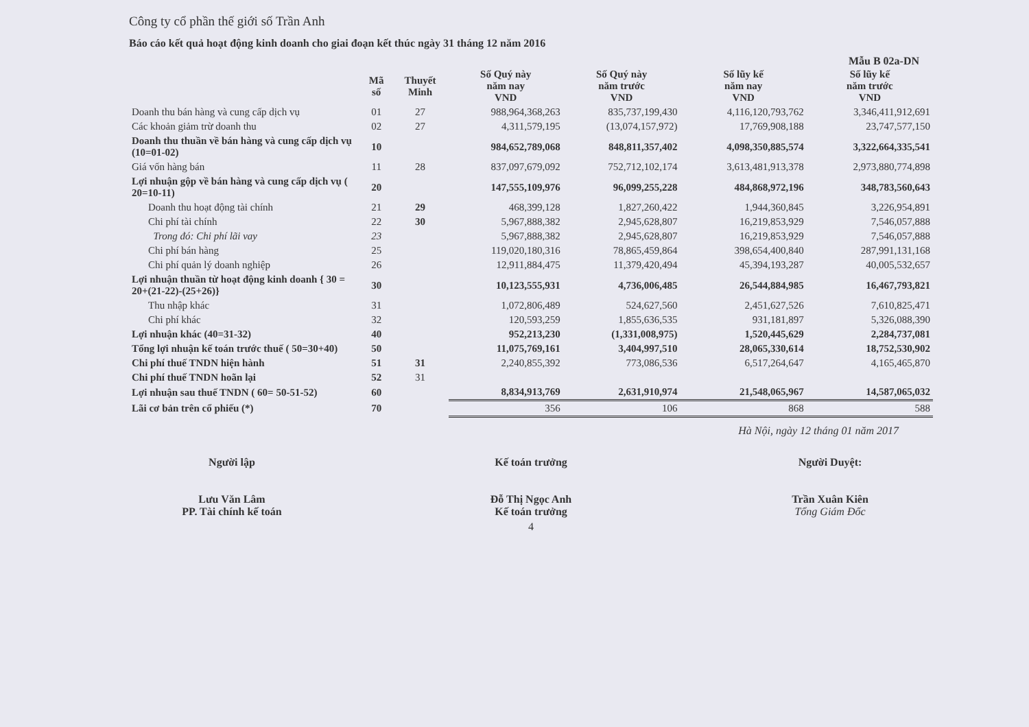Công ty cổ phần thế giới số Trần Anh
Báo cáo kết quả hoạt động kinh doanh cho giai đoạn kết thúc ngày 31 tháng 12 năm 2016
Mẫu B 02a-DN
| | Mã số | Thuyết Minh | Số Quý này năm nay VND | Số Quý này năm trước VND | Số lũy kế năm nay VND | Số lũy kế năm trước VND |
| --- | --- | --- | --- | --- | --- | --- |
| Doanh thu bán hàng và cung cấp dịch vụ | 01 | 27 | 988,964,368,263 | 835,737,199,430 | 4,116,120,793,762 | 3,346,411,912,691 |
| Các khoản giảm trừ doanh thu | 02 | 27 | 4,311,579,195 | (13,074,157,972) | 17,769,908,188 | 23,747,577,150 |
| Doanh thu thuần về bán hàng và cung cấp dịch vụ (10=01-02) | 10 | | 984,652,789,068 | 848,811,357,402 | 4,098,350,885,574 | 3,322,664,335,541 |
| Giá vốn hàng bán | 11 | 28 | 837,097,679,092 | 752,712,102,174 | 3,613,481,913,378 | 2,973,880,774,898 |
| Lợi nhuận gộp về bán hàng và cung cấp dịch vụ ( 20=10-11) | 20 | | 147,555,109,976 | 96,099,255,228 | 484,868,972,196 | 348,783,560,643 |
| Doanh thu hoạt động tài chính | 21 | 29 | 468,399,128 | 1,827,260,422 | 1,944,360,845 | 3,226,954,891 |
| Chi phí tài chính | 22 | 30 | 5,967,888,382 | 2,945,628,807 | 16,219,853,929 | 7,546,057,888 |
| Trong đó: Chi phí lãi vay | 23 | | 5,967,888,382 | 2,945,628,807 | 16,219,853,929 | 7,546,057,888 |
| Chi phí bán hàng | 25 | | 119,020,180,316 | 78,865,459,864 | 398,654,400,840 | 287,991,131,168 |
| Chi phí quản lý doanh nghiệp | 26 | | 12,911,884,475 | 11,379,420,494 | 45,394,193,287 | 40,005,532,657 |
| Lợi nhuận thuần từ hoạt động kinh doanh { 30 = 20+(21-22)-(25+26)} | 30 | | 10,123,555,931 | 4,736,006,485 | 26,544,884,985 | 16,467,793,821 |
| Thu nhập khác | 31 | | 1,072,806,489 | 524,627,560 | 2,451,627,526 | 7,610,825,471 |
| Chi phí khác | 32 | | 120,593,259 | 1,855,636,535 | 931,181,897 | 5,326,088,390 |
| Lợi nhuận khác (40=31-32) | 40 | | 952,213,230 | (1,331,008,975) | 1,520,445,629 | 2,284,737,081 |
| Tổng lợi nhuận kế toán trước thuế ( 50=30+40) | 50 | | 11,075,769,161 | 3,404,997,510 | 28,065,330,614 | 18,752,530,902 |
| Chi phí thuế TNDN hiện hành | 51 | 31 | 2,240,855,392 | 773,086,536 | 6,517,264,647 | 4,165,465,870 |
| Chi phí thuế TNDN hoãn lại | 52 | 31 | | | | |
| Lợi nhuận sau thuế TNDN ( 60= 50-51-52) | 60 | | 8,834,913,769 | 2,631,910,974 | 21,548,065,967 | 14,587,065,032 |
| Lãi cơ bản trên cổ phiếu (*) | 70 | | 356 | 106 | 868 | 588 |
Hà Nội, ngày 12 tháng 01 năm 2017
Người lập
Lưu Văn Lâm
PP. Tài chính kế toán
Kế toán trưởng
Đỗ Thị Ngọc Anh
Kế toán trưởng
Người Duyệt:
Trần Xuân Kiên
Tổng Giám Đốc
4